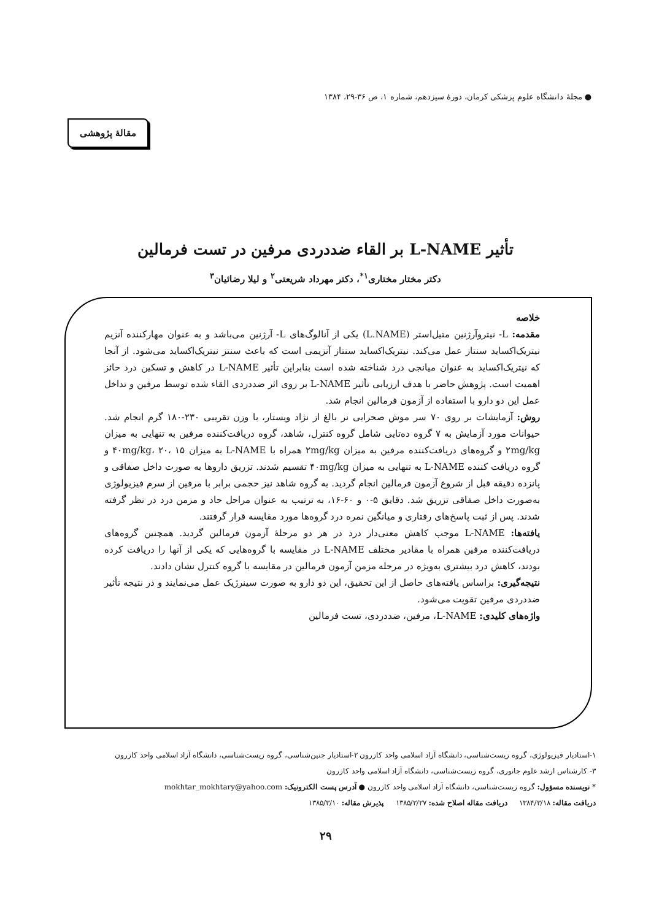● مجلهٔ دانشگاه علوم پزشکی کرمان، دورهٔ سیزدهم، شماره ۱، ص ۳۶-۲۹، ۱۳۸۴
مقالهٔ پژوهشی
تأثیر L-NAME بر القاء ضددردی مرفین در تست فرمالین
دکتر مختار مختاری<sup>۱*</sup>، دکتر مهرداد شریعتی<sup>۲</sup> و لیلا رضائیان<sup>۳</sup>
خلاصه
مقدمه: L- نیتروآرژنین متیل‌استر (L.NAME) یکی از آنالوگ‌های L- آرژنین می‌باشد و به عنوان مهارکننده آنزیم نیتریک‌اکساید سنتاز عمل می‌کند. نیتریک‌اکساید سنتاز آنزیمی است که باعث سنتز نیتریک‌اکساید می‌شود. از آنجا که نیتریک‌اکساید به عنوان میانجی درد شناخته شده است بنابراین تأثیر L-NAME در کاهش و تسکین درد حائز اهمیت است. پژوهش حاضر با هدف ارزیابی تأثیر L-NAME بر روی اثر ضددردی القاء شده توسط مرفین و تداخل عمل این دو دارو با استفاده از آزمون فرمالین انجام شد.
روش: آزمایشات بر روی ۷۰ سر موش صحرایی نر بالغ از نژاد ویستار، با وزن تقریبی ۲۳۰-۱۸۰ گرم انجام شد. حیوانات مورد آزمایش به ۷ گروه ده‌تایی شامل گروه کنترل، شاهد، گروه دریافت‌کننده مرفین به تنهایی به میزان ۲mg/kg و گروه‌های دریافت‌کننده مرفین به میزان ۲mg/kg همراه با L-NAME به میزان ۴۰mg/kg، ۲۰، ۱۵ و گروه دریافت کننده L-NAME به تنهایی به میزان ۴۰mg/kg تقسیم شدند. تزریق داروها به صورت داخل صفاقی و پانزده دقیقه قبل از شروع آزمون فرمالین انجام گردید. به گروه شاهد نیز حجمی برابر با مرفین از سرم فیزیولوژی به‌صورت داخل صفاقی تزریق شد. دقایق ۵-۰ و ۶۰-۱۶، به ترتیب به عنوان مراحل حاد و مزمن درد در نظر گرفته شدند. پس از ثبت پاسخ‌های رفتاری و میانگین نمره درد گروه‌ها مورد مقایسه قرار گرفتند.
یافته‌ها: L-NAME موجب کاهش معنی‌دار درد در هر دو مرحلهٔ آزمون فرمالین گردید. همچنین گروه‌های دریافت‌کننده مرفین همراه با مقادیر مختلف L-NAME در مقایسه با گروه‌هایی که یکی از آنها را دریافت کرده بودند، کاهش درد بیشتری به‌ویژه در مرحله مزمن آزمون فرمالین در مقایسه با گروه کنترل نشان دادند.
نتیجه‌گیری: براساس یافته‌های حاصل از این تحقیق، این دو دارو به صورت سینرژیک عمل می‌نمایند و در نتیجه تأثیر ضددردی مرفین تقویت می‌شود.
واژه‌های کلیدی: L-NAME، مرفین، ضددردی، تست فرمالین
۱-استادیار فیزیولوژی، گروه زیست‌شناسی، دانشگاه آزاد اسلامی واحد کازرون ۲-استادیار جنین‌شناسی، گروه زیست‌شناسی، دانشگاه آزاد اسلامی واحد کازرون
۳- کارشناس ارشد علوم جانوری، گروه زیست‌شناسی، دانشگاه آزاد اسلامی واحد کازرون
* نویسنده مسؤول: گروه زیست‌شناسی، دانشگاه آزاد اسلامی واحد کازرون ● آدرس پست الکترونیک: mokhtar_mokhtary@yahoo.com
دریافت مقاله: ۱۳۸۴/۳/۱۸ دریافت مقاله اصلاح شده: ۱۳۸۵/۲/۲۷ پذیرش مقاله: ۱۳۸۵/۳/۱۰
۲۹